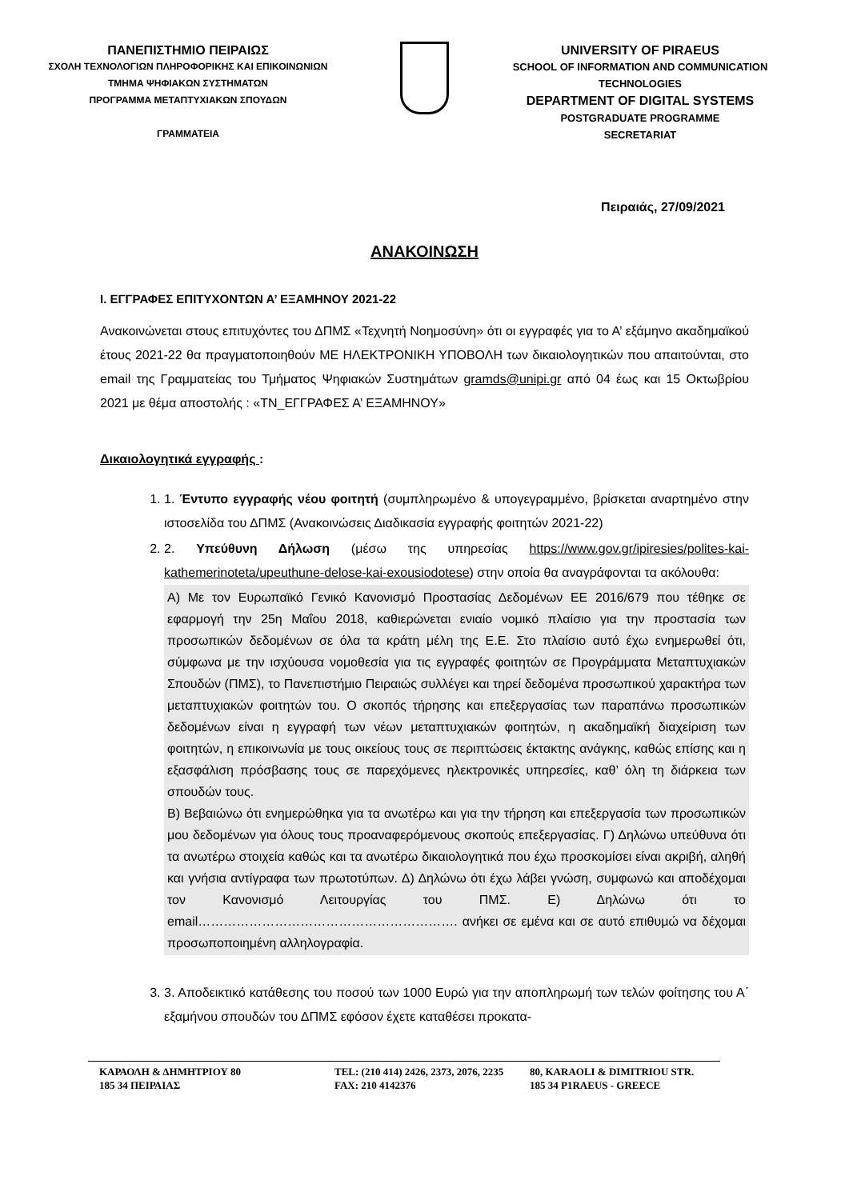ΠΑΝΕΠΙΣΤΗΜΙΟ ΠΕΙΡΑΙΩΣ
ΣΧΟΛΗ ΤΕΧΝΟΛΟΓΙΩΝ ΠΛΗΡΟΦΟΡΙΚΗΣ ΚΑΙ ΕΠΙΚΟΙΝΩΝΙΩΝ
ΤΜΗΜΑ ΨΗΦΙΑΚΩΝ ΣΥΣΤΗΜΑΤΩΝ
ΠΡΟΓΡΑΜΜΑ ΜΕΤΑΠΤΥΧΙΑΚΩΝ ΣΠΟΥΔΩΝ
ΓΡΑΜΜΑΤΕΙΑ
UNIVERSITY OF PIRAEUS
SCHOOL OF INFORMATION AND COMMUNICATION TECHNOLOGIES
DEPARTMENT OF DIGITAL SYSTEMS
POSTGRADUATE PROGRAMME
SECRETARIAT
Πειραιάς, 27/09/2021
ΑΝΑΚΟΙΝΩΣΗ
Ι. ΕΓΓΡΑΦΕΣ ΕΠΙΤΥΧΟΝΤΩΝ Α’ ΕΞΑΜΗΝΟΥ 2021-22
Ανακοινώνεται στους επιτυχόντες του ΔΠΜΣ «Τεχνητή Νοημοσύνη» ότι οι εγγραφές για το Α’ εξάμηνο ακαδημαϊκού έτους 2021-22 θα πραγματοποιηθούν ΜΕ ΗΛΕΚΤΡΟΝΙΚΗ ΥΠΟΒΟΛΗ των δικαιολογητικών που απαιτούνται, στο email της Γραμματείας του Τμήματος Ψηφιακών Συστημάτων gramds@unipi.gr από 04 έως και 15 Οκτωβρίου 2021 με θέμα αποστολής : «ΤΝ_ΕΓΓΡΑΦΕΣ Α’ ΕΞΑΜΗΝΟΥ»
Δικαιολογητικά εγγραφής :
1. 1. Έντυπο εγγραφής νέου φοιτητή (συμπληρωμένο & υπογεγραμμένο, βρίσκεται αναρτημένο στην ιστοσελίδα του ΔΠΜΣ (Ανακοινώσεις Διαδικασία εγγραφής φοιτητών 2021-22)
2. 2. Υπεύθυνη Δήλωση (μέσω της υπηρεσίας https://www.gov.gr/ipiresies/polites-kai-kathemerinoteta/upeuthune-delose-kai-exousiodotese) στην οποία θα αναγράφονται τα ακόλουθα:
Α) Με τον Ευρωπαϊκό Γενικό Κανονισμό Προστασίας Δεδομένων ΕΕ 2016/679 που τέθηκε σε εφαρμογή την 25η Μαΐου 2018, καθιερώνεται ενιαίο νομικό πλαίσιο για την προστασία των προσωπικών δεδομένων σε όλα τα κράτη μέλη της Ε.Ε. Στο πλαίσιο αυτό έχω ενημερωθεί ότι, σύμφωνα με την ισχύουσα νομοθεσία για τις εγγραφές φοιτητών σε Προγράμματα Μεταπτυχιακών Σπουδών (ΠΜΣ), το Πανεπιστήμιο Πειραιώς συλλέγει και τηρεί δεδομένα προσωπικού χαρακτήρα των μεταπτυχιακών φοιτητών του. Ο σκοπός τήρησης και επεξεργασίας των παραπάνω προσωπικών δεδομένων είναι η εγγραφή των νέων μεταπτυχιακών φοιτητών, η ακαδημαϊκή διαχείριση των φοιτητών, η επικοινωνία με τους οικείους τους σε περιπτώσεις έκτακτης ανάγκης, καθώς επίσης και η εξασφάλιση πρόσβασης τους σε παρεχόμενες ηλεκτρονικές υπηρεσίες, καθ’ όλη τη διάρκεια των σπουδών τους.
Β) Βεβαιώνω ότι ενημερώθηκα για τα ανωτέρω και για την τήρηση και επεξεργασία των προσωπικών μου δεδομένων για όλους τους προαναφερόμενους σκοπούς επεξεργασίας. Γ) Δηλώνω υπεύθυνα ότι τα ανωτέρω στοιχεία καθώς και τα ανωτέρω δικαιολογητικά που έχω προσκομίσει είναι ακριβή, αληθή και γνήσια αντίγραφα των πρωτοτύπων. Δ) Δηλώνω ότι έχω λάβει γνώση, συμφωνώ και αποδέχομαι τον Κανονισμό Λειτουργίας του ΠΜΣ. Ε) Δηλώνω ότι το email……………………………………………………. ανήκει σε εμένα και σε αυτό επιθυμώ να δέχομαι προσωποποιημένη αλληλογραφία.
3. 3. Αποδεικτικό κατάθεσης του ποσού των 1000 Ευρώ για την αποπληρωμή των τελών φοίτησης του Α΄ εξαμήνου σπουδών του ΔΠΜΣ εφόσον έχετε καταθέσει προκατα-
ΚΑΡΑΟΛΗ & ΔΗΜΗΤΡΙΟΥ 80
185 34 ΠΕΙΡΑΙΑΣ
TEL: (210 414) 2426, 2373, 2076, 2235
FAX: 210 4142376
80, KARAOLI & DIMITRIOU STR.
185 34 P1RAEUS - GREECE